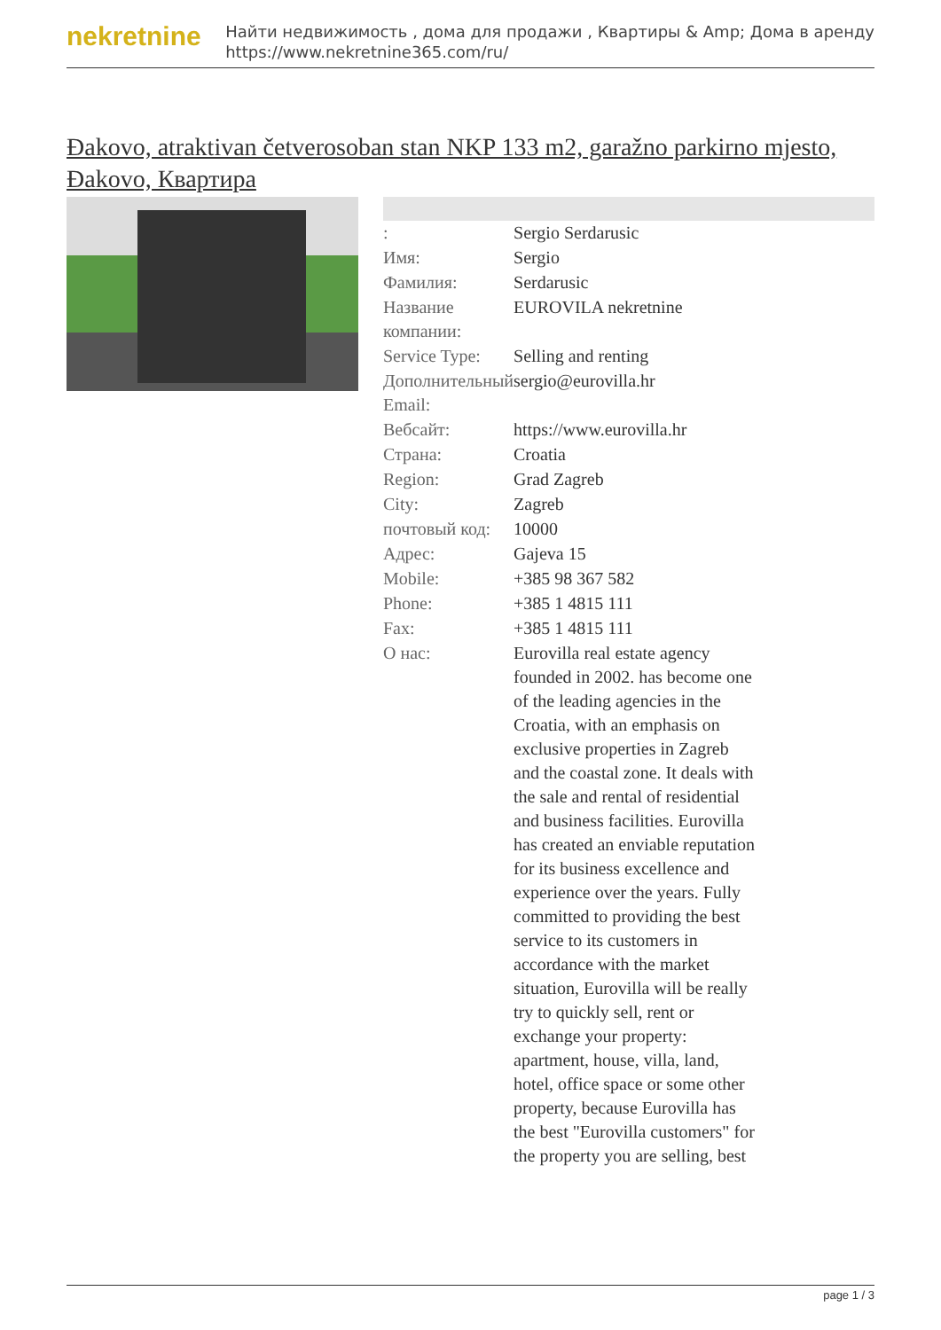nekretnine
Найти недвижимость , дома для продажи , Квартиры & Amp; Дома в аренду
https://www.nekretnine365.com/ru/
Đakovo, atraktivan četverosoban stan NKP 133 m2, garažno parkirno mjesto, Đakovo, Квартира
| : | Sergio Serdarusic |
| Имя: | Sergio |
| Фамилия: | Serdarusic |
| Название компании: | EUROVILA nekretnine |
| Service Type: | Selling and renting |
| Дополнительный Email: | sergio@eurovilla.hr |
| Вебсайт: | https://www.eurovilla.hr |
| Страна: | Croatia |
| Region: | Grad Zagreb |
| City: | Zagreb |
| почтовый код: | 10000 |
| Адрес: | Gajeva 15 |
| Mobile: | +385 98 367 582 |
| Phone: | +385 1 4815 111 |
| Fax: | +385 1 4815 111 |
| О нас: | Eurovilla real estate agency founded in 2002. has become one of the leading agencies in the Croatia, with an emphasis on exclusive properties in Zagreb and the coastal zone. It deals with the sale and rental of residential and business facilities. Eurovilla has created an enviable reputation for its business excellence and experience over the years. Fully committed to providing the best service to its customers in accordance with the market situation, Eurovilla will be really try to quickly sell, rent or exchange your property: apartment, house, villa, land, hotel, office space or some other property, because Eurovilla has the best "Eurovilla customers" for the property you are selling, best |
page 1 / 3